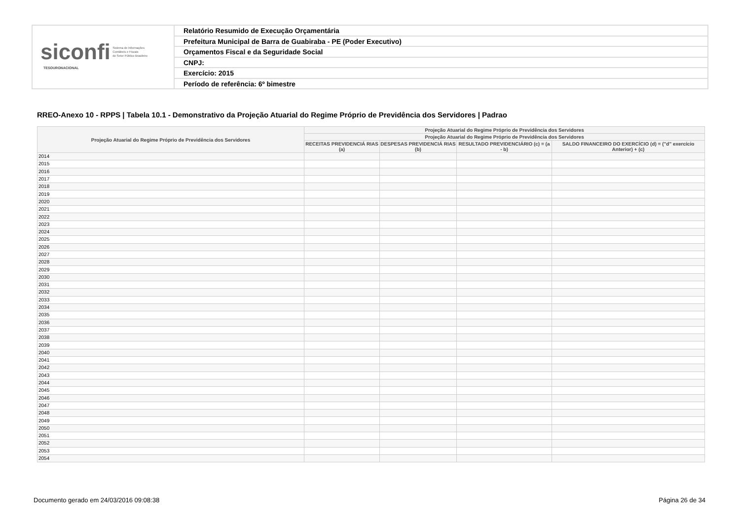siconfi Sistema de Informações
Contábeis e Fiscais
do Setor Público Brasileiro
TESOURONACIONAL
Relatório Resumido de Execução Orçamentária
Prefeitura Municipal de Barra de Guabiraba - PE (Poder Executivo)
Orçamentos Fiscal e da Seguridade Social
CNPJ:
Exercício: 2015
Período de referência: 6º bimestre
RREO-Anexo 10 - RPPS | Tabela 10.1 - Demonstrativo da Projeção Atuarial do Regime Próprio de Previdência dos Servidores | Padrao
| Projeção Atuarial do Regime Próprio de Previdência dos Servidores | Projeção Atuarial do Regime Próprio de Previdência dos Servidores | | | |
| --- | --- | --- | --- | --- |
| | Projeção Atuarial do Regime Próprio de Previdência dos Servidores | | | |
| | RECEITAS PREVIDENCIÁ RIAS (a) | DESPESAS PREVIDENCIÁ RIAS (b) | RESULTADO PREVIDENCIÁRIO (c) = (a - b) | SALDO FINANCEIRO DO EXERCÍCIO (d) = ("d" exercício Anterior) + (c) |
| 2014 | | | | |
| 2015 | | | | |
| 2016 | | | | |
| 2017 | | | | |
| 2018 | | | | |
| 2019 | | | | |
| 2020 | | | | |
| 2021 | | | | |
| 2022 | | | | |
| 2023 | | | | |
| 2024 | | | | |
| 2025 | | | | |
| 2026 | | | | |
| 2027 | | | | |
| 2028 | | | | |
| 2029 | | | | |
| 2030 | | | | |
| 2031 | | | | |
| 2032 | | | | |
| 2033 | | | | |
| 2034 | | | | |
| 2035 | | | | |
| 2036 | | | | |
| 2037 | | | | |
| 2038 | | | | |
| 2039 | | | | |
| 2040 | | | | |
| 2041 | | | | |
| 2042 | | | | |
| 2043 | | | | |
| 2044 | | | | |
| 2045 | | | | |
| 2046 | | | | |
| 2047 | | | | |
| 2048 | | | | |
| 2049 | | | | |
| 2050 | | | | |
| 2051 | | | | |
| 2052 | | | | |
| 2053 | | | | |
| 2054 | | | | |
Documento gerado em 24/03/2016 09:08:38
Página 26 de 34